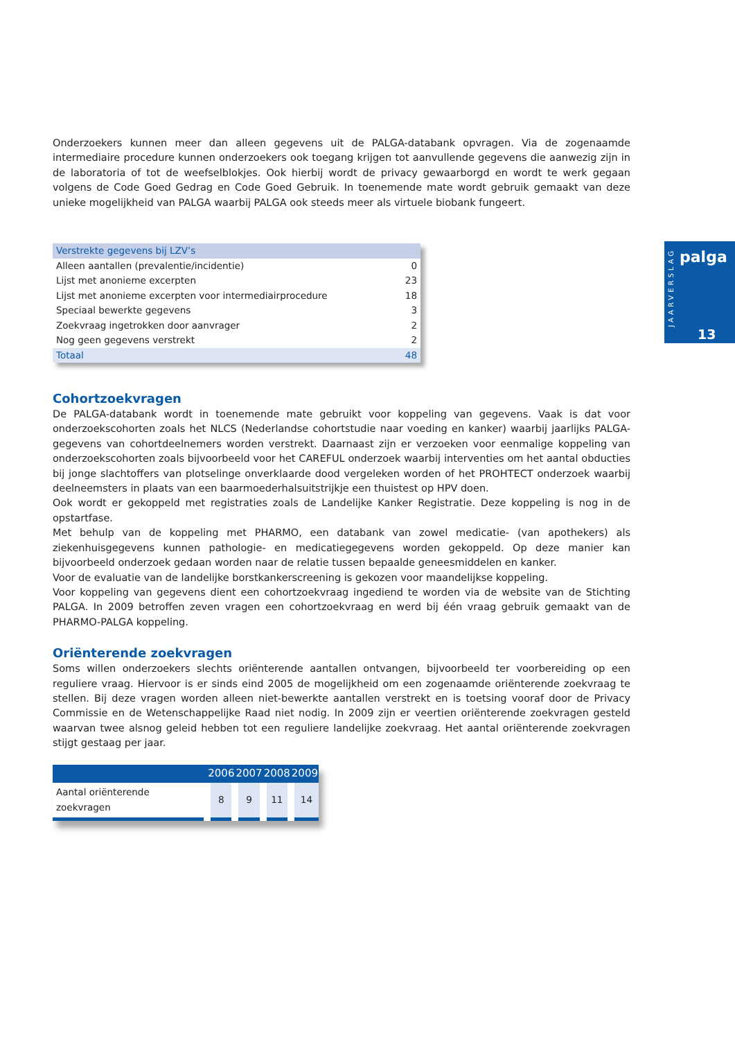Onderzoekers kunnen meer dan alleen gegevens uit de PALGA-databank opvragen. Via de zogenaamde intermediaire procedure kunnen onderzoekers ook toegang krijgen tot aanvullende gegevens die aanwezig zijn in de laboratoria of tot de weefselblokjes. Ook hierbij wordt de privacy gewaarborgd en wordt te werk gegaan volgens de Code Goed Gedrag en Code Goed Gebruik. In toenemende mate wordt gebruik gemaakt van deze unieke mogelijkheid van PALGA waarbij PALGA ook steeds meer als virtuele biobank fungeert.
| Verstrekte gegevens bij LZV’s | |
| Alleen aantallen (prevalentie/incidentie) | 0 |
| Lijst met anonieme excerpten | 23 |
| Lijst met anonieme excerpten voor intermediairprocedure | 18 |
| Speciaal bewerkte gegevens | 3 |
| Zoekvraag ingetrokken door aanvrager | 2 |
| Nog geen gegevens verstrekt | 2 |
| Totaal | 48 |
Cohortzoekvragen
De PALGA-databank wordt in toenemende mate gebruikt voor koppeling van gegevens. Vaak is dat voor onderzoekscohorten zoals het NLCS (Nederlandse cohortstudie naar voeding en kanker) waarbij jaarlijks PALGA-gegevens van cohortdeelnemers worden verstrekt. Daarnaast zijn er verzoeken voor eenmalige koppeling van onderzoekscohorten zoals bijvoorbeeld voor het CAREFUL onderzoek waarbij interventies om het aantal obducties bij jonge slachtoffers van plotselinge onverklaarde dood vergeleken worden of het PROHTECT onderzoek waarbij deelneemsters in plaats van een baarmoederhalsuitstrijkje een thuistest op HPV doen.
Ook wordt er gekoppeld met registraties zoals de Landelijke Kanker Registratie. Deze koppeling is nog in de opstartfase.
Met behulp van de koppeling met PHARMO, een databank van zowel medicatie- (van apothekers) als ziekenhuisgegevens kunnen pathologie- en medicatiegegevens worden gekoppeld. Op deze manier kan bijvoorbeeld onderzoek gedaan worden naar de relatie tussen bepaalde geneesmiddelen en kanker.
Voor de evaluatie van de landelijke borstkankerscreening is gekozen voor maandelijkse koppeling.
Voor koppeling van gegevens dient een cohortzoekvraag ingediend te worden via de website van de Stichting PALGA. In 2009 betroffen zeven vragen een cohortzoekvraag en werd bij één vraag gebruik gemaakt van de PHARMO-PALGA koppeling.
Oriënterende zoekvragen
Soms willen onderzoekers slechts oriënterende aantallen ontvangen, bijvoorbeeld ter voorbereiding op een reguliere vraag. Hiervoor is er sinds eind 2005 de mogelijkheid om een zogenaamde oriënterende zoekvraag te stellen. Bij deze vragen worden alleen niet-bewerkte aantallen verstrekt en is toetsing vooraf door de Privacy Commissie en de Wetenschappelijke Raad niet nodig. In 2009 zijn er veertien oriënterende zoekvragen gesteld waarvan twee alsnog geleid hebben tot een reguliere landelijke zoekvraag. Het aantal oriënterende zoekvragen stijgt gestaag per jaar.
| | 2006 | 2007 | 2008 | 2009 |
| --- | --- | --- | --- | --- |
| Aantal oriënterende zoekvragen | 8 | 9 | 11 | 14 |
JAARVERSLAG
palga
13